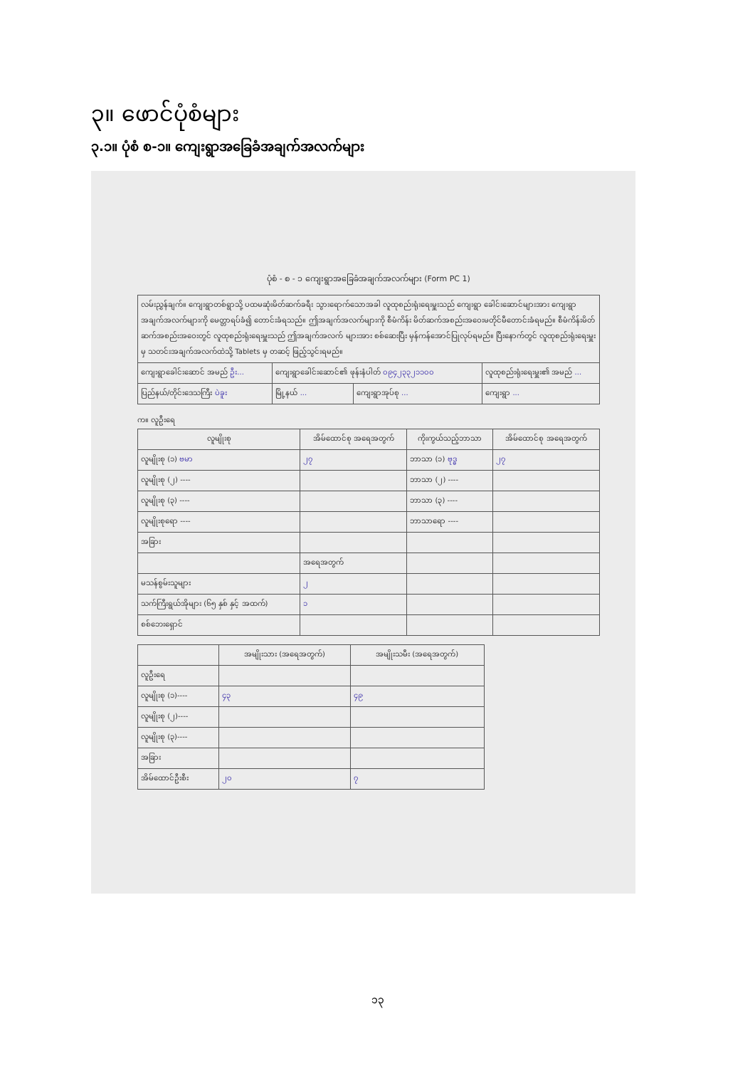၃။ ဖောင်ပုံစံများ
၃.၁။ ပုံစံ စ-၁။ ကျေးရွာအခြေခံအချက်အလက်များ
ပုံစံ - စ - ၁ ကျေးရွာအခြေခံအချက်အလက်များ (Form PC 1)
| လမ်းညွှန်ချက်။ ကျေးရွာတစ်ရွာသို့ ပထမဆုံးမိတ်ဆက်ခရီး သွားရောက်သောအခါ လူထုစည်းရုံးရေးမှူးသည် ကျေးရွာ ခေါင်းဆောင်များအား ကျေးရွာအချက်အလက်များကို မေတ္တာရပ်ခံ၍ တောင်းခံရသည်။ ဤအချက်အလက်များကို စီမံကိန်း မိတ်ဆက်အစည်းအဝေးမတိုင်မီတောင်းခံရမည်။ စီမံကိန်းမိတ်ဆက်အစည်းအဝေးတွင် လူထုစည်းရုံးရေးမှူးသည် ဤအချက်အလက် များအား စစ်ဆေးပြီး မှန်ကန်အောင်ပြုလုပ်ရမည်။ ပြီးနောက်တွင် လူထုစည်းရုံးရေးမှူးမှ သတင်းအချက်အလက်ထဲသို့ Tablets မှ တဆင့် ဖြည့်သွင်းရမည်။ | | | |
| ကျေးရွာခေါင်းဆောင် အမည် ဦး... | ကျေးရွာခေါင်းဆောင်၏ ဖုန်းနံပါတ် ၀၉၄၂၃၃၂၁၁၀၀ | | လူထုစည်းရုံးရေးမှူး၏ အမည် ... |
| ပြည်နယ်/တိုင်းဒေသကြီး ပဲခူး | မြို့နယ် ... | ကျေးရွာအုပ်စု ... | ကျေးရွာ ... |
က။ လူဦးရေ
| လူမျိုးစု | အိမ်ထောင်စု အရေအတွက် | ကိုးကွယ်သည့်ဘာသာ | အိမ်ထောင်စု အရေအတွက် |
| --- | --- | --- | --- |
| လူမျိုးစု (၁) ဗမာ | ၂၇ | ဘာသာ (၁) ဗုဒ္ဓ | ၂၇ |
| လူမျိုးစု (၂) ---- | | ဘာသာ (၂) ---- | |
| လူမျိုးစု (၃) ---- | | ဘာသာ (၃) ---- | |
| လူမျိုးစုရော ---- | | ဘာသာရော ---- | |
| အခြား | | | |
| | အရေအတွက် | | |
| မသန်စွမ်းသူများ | ၂ | | |
| သက်ကြီးရွယ်အိုများ (၆၅ နှစ် နှင့် အထက်) | ၁ | | |
| စစ်ဘေးရှောင် | | | |
| | အမျိုးသား (အရေအတွက်) | အမျိုးသမီး (အရေအတွက်) |
| --- | --- | --- |
| လူဦးရေ | | |
| လူမျိုးစု (၁)---- | ၄၃ | ၄၉ |
| လူမျိုးစု (၂)---- | | |
| လူမျိုးစု (၃)---- | | |
| အခြား | | |
| အိမ်ထောင်ဦးစီး | ၂၀ | ၇ |
၁၃